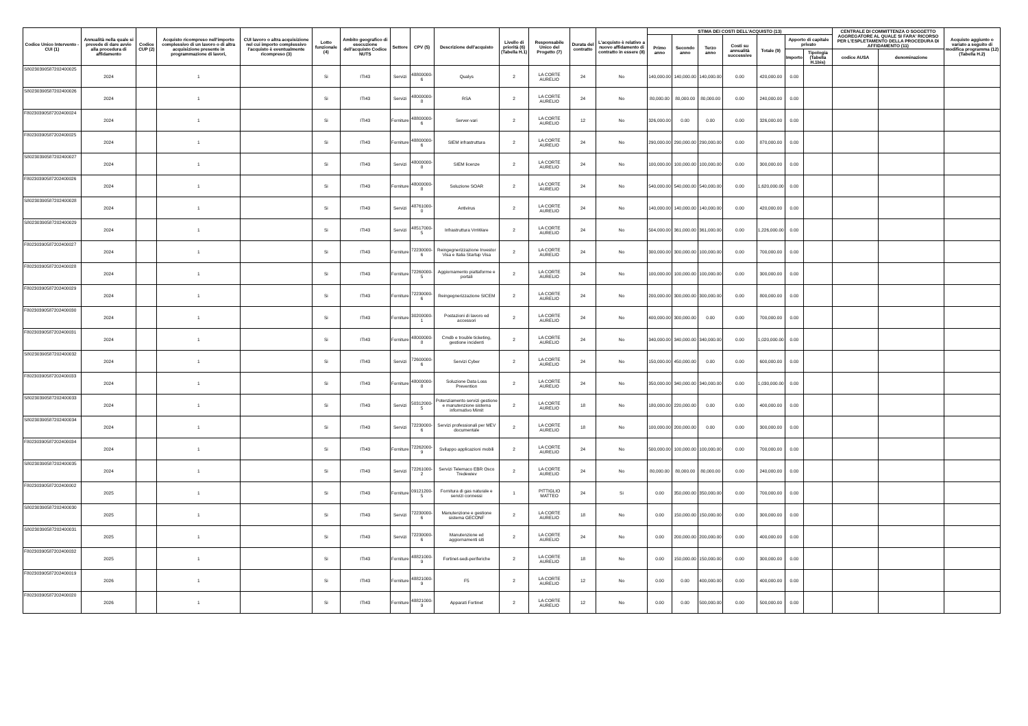| Codice Unico Intervento - CUI (1) | Annualità nella quale si prevede di dare avvio alla procedura di affidamento | Codice CUP (2) | Acquisto ricompreso nell'importo complessivo di un lavoro o di altra acquisizione presente in programmazione di lavori, | CUI lavoro o altra acquisizione nel cui importo complessivo l'acquisto è eventualmente ricompreso (3) | Lotto funzionale (4) | Ambito geografico di esecuzione dell'acquisto Codice NUTS | Settore | CPV (5) | Descrizione dell'acquisto | Livello di priorità (6) (Tabella H.1) | Responsabile Unico del Progetto (7) | Durata del contratto | L'acquisto è relativo a nuovo affidamento di contratto in essere (8) | STIMA DEI COSTI DELL'ACQUISTO (13) | | | | | | | CENTRALE DI COMMITTENZA O SOGGETTO AGGREGATORE AL QUALE SI FARA' RICORSO PER L'ESPLETAMENTO DELLA PROCEDURA DI AFFIDAMENTO (11) | | Acquisto aggiunto o variato a seguito di modifica programma (12) (Tabella H.2) |
| --- | --- | --- | --- | --- | --- | --- | --- | --- | --- | --- | --- | --- | --- | --- | --- | --- | --- | --- | --- | --- | --- | --- | --- |
| | | | | | | | | | | | | | | Primo anno | Secondo anno | Terzo anno | Costi su annualità successive | Totale (9) | Apporto di capitale privato | | | | |
| | | | | | | | | | | | | | | | | | | | Importo | Tipologia (Tabella H.1bis) | codice AUSA | denominazione | |
| S80230390587202400025 | 2024 | | 1 | | Si | ITI43 | Servizi | 48800000-6 | Qualys | 2 | LA CORTE AURELIO | 24 | No | 140,000.00 | 140,000.00 | 140,000.00 | 0.00 | 420,000.00 | 0.00 | | | | |
| S80230390587202400026 | 2024 | | 1 | | Si | ITI43 | Servizi | 48000000-8 | RSA | 2 | LA CORTE AURELIO | 24 | No | 80,000.00 | 80,000.00 | 80,000.00 | 0.00 | 240,000.00 | 0.00 | | | | |
| F80230390587202400024 | 2024 | | 1 | | Si | ITI43 | Forniture | 48800000-6 | Server-vari | 2 | LA CORTE AURELIO | 12 | No | 326,000.00 | 0.00 | 0.00 | 0.00 | 326,000.00 | 0.00 | | | | |
| F80230390587202400025 | 2024 | | 1 | | Si | ITI43 | Forniture | 48800000-6 | SIEM infrastruttura | 2 | LA CORTE AURELIO | 24 | No | 290,000.00 | 290,000.00 | 290,000.00 | 0.00 | 870,000.00 | 0.00 | | | | |
| S80230390587202400027 | 2024 | | 1 | | Si | ITI43 | Servizi | 48000000-8 | SIEM licenze | 2 | LA CORTE AURELIO | 24 | No | 100,000.00 | 100,000.00 | 100,000.00 | 0.00 | 300,000.00 | 0.00 | | | | |
| F80230390587202400026 | 2024 | | 1 | | Si | ITI43 | Forniture | 48000000-8 | Soluzione SOAR | 2 | LA CORTE AURELIO | 24 | No | 540,000.00 | 540,000.00 | 540,000.00 | 0.00 | 1,620,000.00 | 0.00 | | | | |
| S80230390587202400028 | 2024 | | 1 | | Si | ITI43 | Servizi | 48761000-0 | Antivirus | 2 | LA CORTE AURELIO | 24 | No | 140,000.00 | 140,000.00 | 140,000.00 | 0.00 | 420,000.00 | 0.00 | | | | |
| S80230390587202400029 | 2024 | | 1 | | Si | ITI43 | Servizi | 48517000-5 | Infrastruttura VmWare | 2 | LA CORTE AURELIO | 24 | No | 504,000.00 | 361,000.00 | 361,000.00 | 0.00 | 1,226,000.00 | 0.00 | | | | |
| F80230390587202400027 | 2024 | | 1 | | Si | ITI43 | Forniture | 72230000-6 | Reingegnerizzazione Investor Visa e Italia Startup Visa | 2 | LA CORTE AURELIO | 24 | No | 300,000.00 | 300,000.00 | 100,000.00 | 0.00 | 700,000.00 | 0.00 | | | | |
| F80230390587202400028 | 2024 | | 1 | | Si | ITI43 | Forniture | 72260000-5 | Aggiornamento piattaforme e portali | 2 | LA CORTE AURELIO | 24 | No | 100,000.00 | 100,000.00 | 100,000.00 | 0.00 | 300,000.00 | 0.00 | | | | |
| F80230390587202400029 | 2024 | | 1 | | Si | ITI43 | Forniture | 72230000-6 | Reingegnerizzazione SICEM | 2 | LA CORTE AURELIO | 24 | No | 200,000.00 | 300,000.00 | 300,000.00 | 0.00 | 800,000.00 | 0.00 | | | | |
| F80230390587202400030 | 2024 | | 1 | | Si | ITI43 | Forniture | 30200000-1 | Postazioni di lavoro ed accessori | 2 | LA CORTE AURELIO | 24 | No | 400,000.00 | 300,000.00 | 0.00 | 0.00 | 700,000.00 | 0.00 | | | | |
| F80230390587202400031 | 2024 | | 1 | | Si | ITI43 | Forniture | 48000000-8 | Cmdb e trouble ticketing, gestione incidenti | 2 | LA CORTE AURELIO | 24 | No | 340,000.00 | 340,000.00 | 340,000.00 | 0.00 | 1,020,000.00 | 0.00 | | | | |
| S80230390587202400032 | 2024 | | 1 | | Si | ITI43 | Servizi | 72600000-6 | Servizi Cyber | 2 | LA CORTE AURELIO | 24 | No | 150,000.00 | 450,000.00 | 0.00 | 0.00 | 600,000.00 | 0.00 | | | | |
| F80230390587202400033 | 2024 | | 1 | | Si | ITI43 | Forniture | 48000000-8 | Soluzione Data Loss Prevention | 2 | LA CORTE AURELIO | 24 | No | 350,000.00 | 340,000.00 | 340,000.00 | 0.00 | 1,030,000.00 | 0.00 | | | | |
| S80230390587202400033 | 2024 | | 1 | | Si | ITI43 | Servizi | 50312000-5 | Potenziamento servizi gestione e manutenzione sistema informativo Mimit | 2 | LA CORTE AURELIO | 18 | No | 180,000.00 | 220,000.00 | 0.00 | 0.00 | 400,000.00 | 0.00 | | | | |
| S80230390587202400034 | 2024 | | 1 | | Si | ITI43 | Servizi | 72230000-6 | Servizi professionali per MEV documentale | 2 | LA CORTE AURELIO | 18 | No | 100,000.00 | 200,000.00 | 0.00 | 0.00 | 300,000.00 | 0.00 | | | | |
| F80230390587202400034 | 2024 | | 1 | | Si | ITI43 | Forniture | 72262000-9 | Sviluppo applicazioni mobili | 2 | LA CORTE AURELIO | 24 | No | 500,000.00 | 100,000.00 | 100,000.00 | 0.00 | 700,000.00 | 0.00 | | | | |
| S80230390587202400035 | 2024 | | 1 | | Si | ITI43 | Servizi | 72261000-2 | Servizi Telemaco EBR Osco Tredewiev | 2 | LA CORTE AURELIO | 24 | No | 80,000.00 | 80,000.00 | 80,000.00 | 0.00 | 240,000.00 | 0.00 | | | | |
| F80230390587202400002 | 2025 | | 1 | | Si | ITI43 | Forniture | 09121200-5 | Fornitura di gas naturale e servizi connessi | 1 | PITTIGLIO MATTEO | 24 | Si | 0.00 | 350,000.00 | 350,000.00 | 0.00 | 700,000.00 | 0.00 | | | | |
| S80230390587202400030 | 2025 | | 1 | | Si | ITI43 | Servizi | 72230000-6 | Manutenzione e gestione sistema GECONF | 2 | LA CORTE AURELIO | 18 | No | 0.00 | 150,000.00 | 150,000.00 | 0.00 | 300,000.00 | 0.00 | | | | |
| S80230390587202400031 | 2025 | | 1 | | Si | ITI43 | Servizi | 72230000-6 | Manutenzione ed aggiornamenti siti | 2 | LA CORTE AURELIO | 24 | No | 0.00 | 200,000.00 | 200,000.00 | 0.00 | 400,000.00 | 0.00 | | | | |
| F80230390587202400032 | 2025 | | 1 | | Si | ITI43 | Forniture | 48821000-9 | Fortinet-sedi-periferiche | 2 | LA CORTE AURELIO | 18 | No | 0.00 | 150,000.00 | 150,000.00 | 0.00 | 300,000.00 | 0.00 | | | | |
| F80230390587202400019 | 2026 | | 1 | | Si | ITI43 | Forniture | 48821000-9 | F5 | 2 | LA CORTE AURELIO | 12 | No | 0.00 | 0.00 | 400,000.00 | 0.00 | 400,000.00 | 0.00 | | | | |
| F80230390587202400020 | 2026 | | 1 | | Si | ITI43 | Forniture | 48821000-9 | Apparati Fortinet | 2 | LA CORTE AURELIO | 12 | No | 0.00 | 0.00 | 500,000.00 | 0.00 | 500,000.00 | 0.00 | | | | |